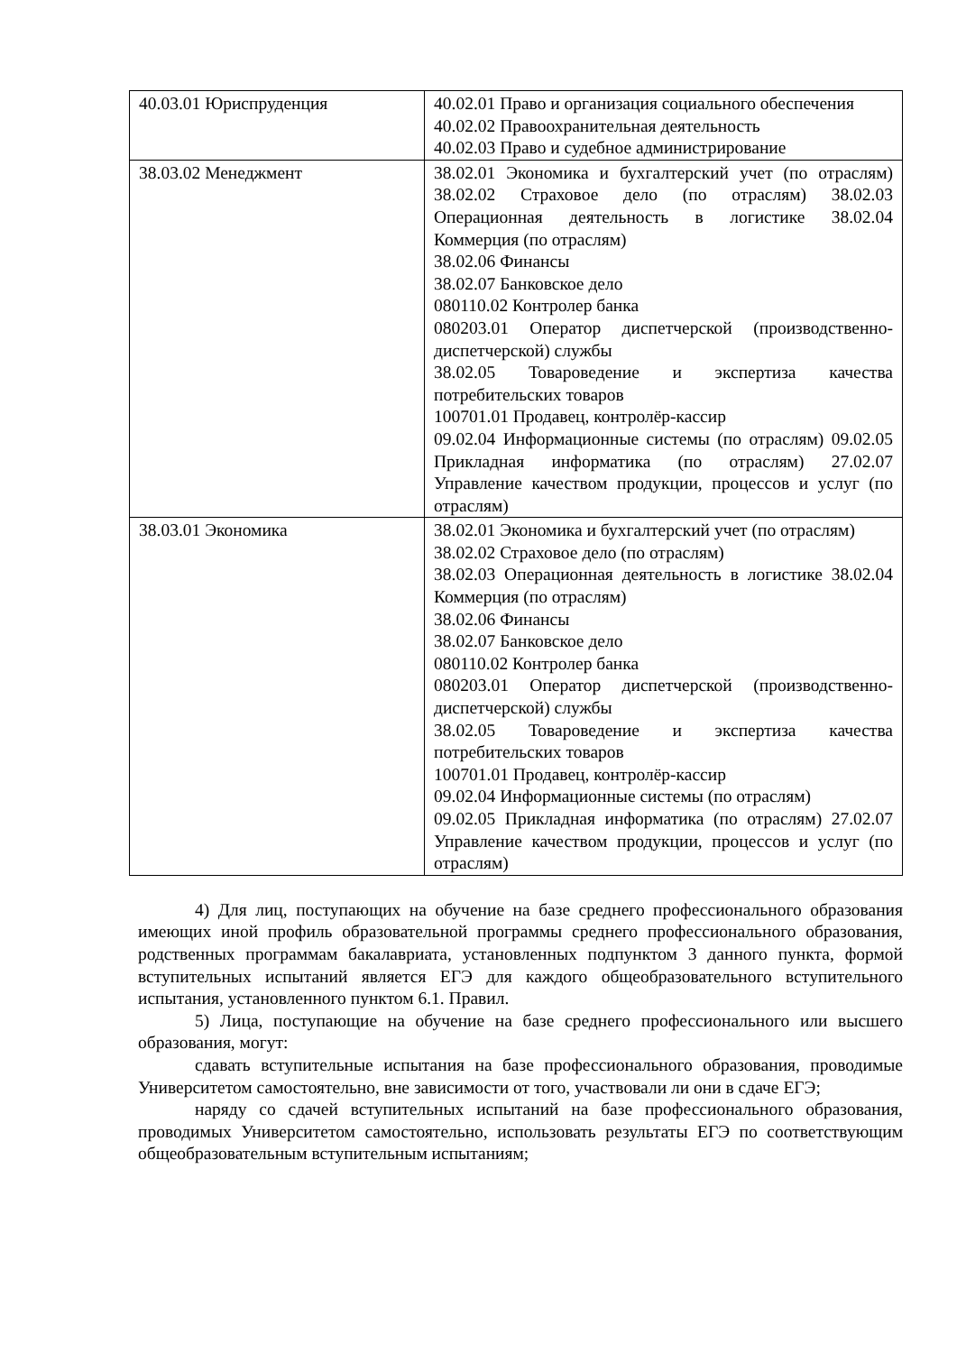| 40.03.01 Юриспруденция | 40.02.01 Право и организация социального обеспечения 40.02.02 Правоохранительная деятельность 40.02.03 Право и судебное администрирование |
| 38.03.02 Менеджмент | 38.02.01 Экономика и бухгалтерский учет (по отраслям) 38.02.02 Страховое дело (по отраслям) 38.02.03 Операционная деятельность в логистике 38.02.04 Коммерция (по отраслям) 38.02.06 Финансы 38.02.07 Банковское дело 080110.02 Контролер банка 080203.01 Оператор диспетчерской (производственно-диспетчерской) службы 38.02.05 Товароведение и экспертиза качества потребительских товаров 100701.01 Продавец, контролёр-кассир 09.02.04 Информационные системы (по отраслям) 09.02.05 Прикладная информатика (по отраслям) 27.02.07 Управление качеством продукции, процессов и услуг (по отраслям) |
| 38.03.01 Экономика | 38.02.01 Экономика и бухгалтерский учет (по отраслям) 38.02.02 Страховое дело (по отраслям) 38.02.03 Операционная деятельность в логистике 38.02.04 Коммерция (по отраслям) 38.02.06 Финансы 38.02.07 Банковское дело 080110.02 Контролер банка 080203.01 Оператор диспетчерской (производственно-диспетчерской) службы 38.02.05 Товароведение и экспертиза качества потребительских товаров 100701.01 Продавец, контролёр-кассир 09.02.04 Информационные системы (по отраслям) 09.02.05 Прикладная информатика (по отраслям) 27.02.07 Управление качеством продукции, процессов и услуг (по отраслям) |
4) Для лиц, поступающих на обучение на базе среднего профессионального образования имеющих иной профиль образовательной программы среднего профессионального образования, родственных программам бакалавриата, установленных подпунктом 3 данного пункта, формой вступительных испытаний является ЕГЭ для каждого общеобразовательного вступительного испытания, установленного пунктом 6.1. Правил.
5) Лица, поступающие на обучение на базе среднего профессионального или высшего образования, могут:
сдавать вступительные испытания на базе профессионального образования, проводимые Университетом самостоятельно, вне зависимости от того, участвовали ли они в сдаче ЕГЭ;
наряду со сдачей вступительных испытаний на базе профессионального образования, проводимых Университетом самостоятельно, использовать результаты ЕГЭ по соответствующим общеобразовательным вступительным испытаниям;